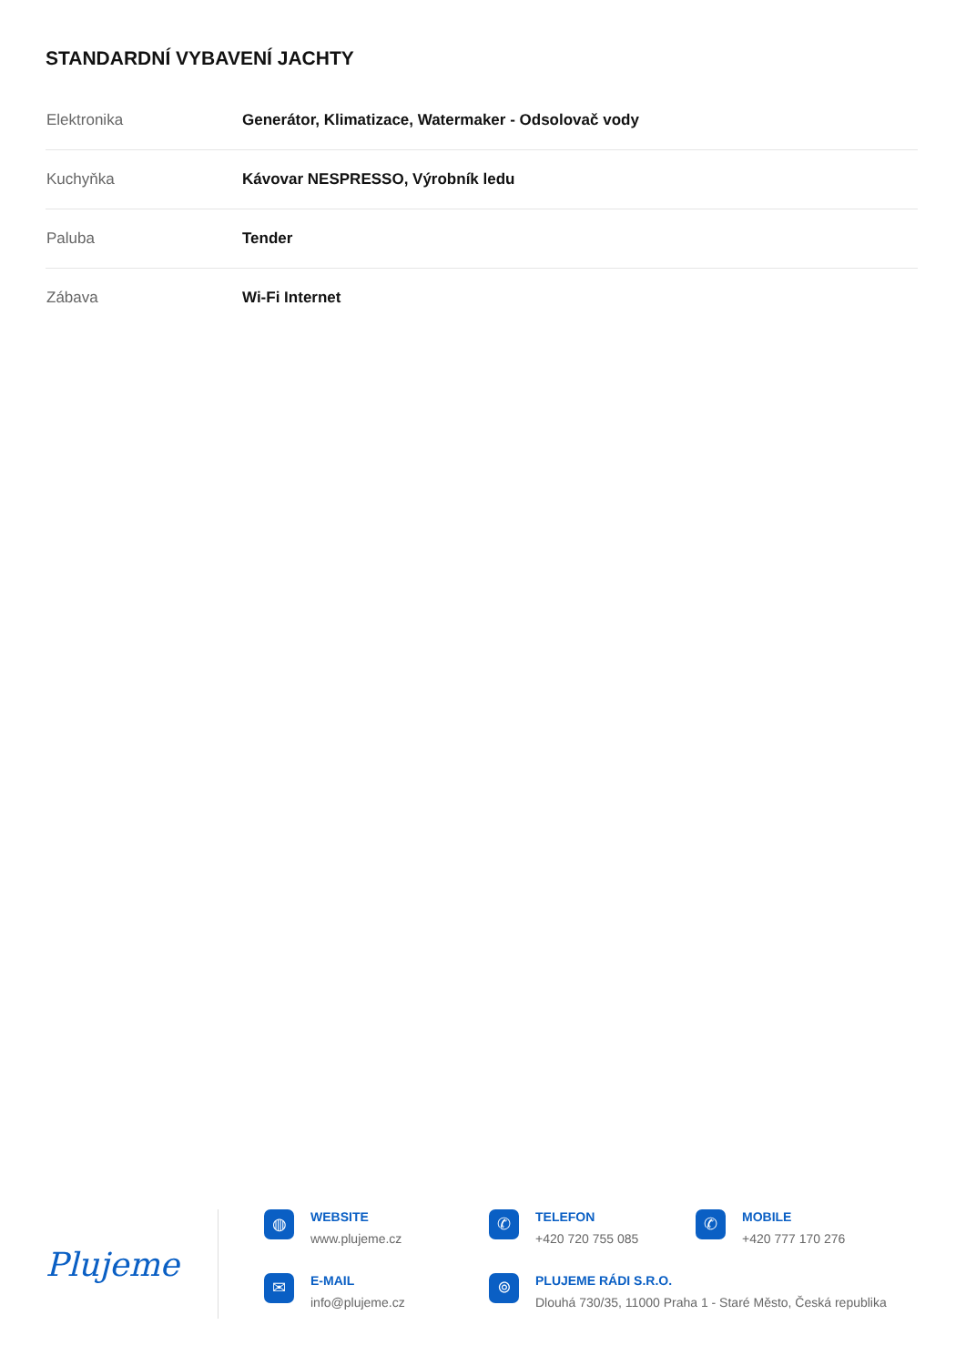STANDARDNÍ VYBAVENÍ JACHTY
| Elektronika | Generátor, Klimatizace, Watermaker - Odsolovač vody |
| Kuchyňka | Kávovar NESPRESSO, Výrobník ledu |
| Paluba | Tender |
| Zábava | Wi-Fi Internet |
Plujeme
◍
WEBSITE
www.plujeme.cz
✆
TELEFON
+420 720 755 085
✆
MOBILE
+420 777 170 276
✉
E-MAIL
info@plujeme.cz
⌾
PLUJEME RÁDI S.R.O.
Dlouhá 730/35, 11000 Praha 1 - Staré Město, Česká republika